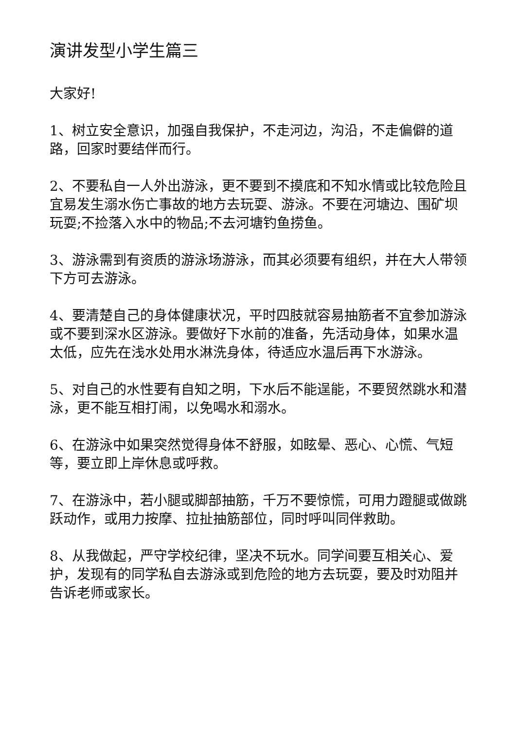演讲发型小学生篇三
大家好!
1、树立安全意识，加强自我保护，不走河边，沟沿，不走偏僻的道路，回家时要结伴而行。
2、不要私自一人外出游泳，更不要到不摸底和不知水情或比较危险且宜易发生溺水伤亡事故的地方去玩耍、游泳。不要在河塘边、围矿坝玩耍;不捡落入水中的物品;不去河塘钓鱼捞鱼。
3、游泳需到有资质的游泳场游泳，而其必须要有组织，并在大人带领下方可去游泳。
4、要清楚自己的身体健康状况，平时四肢就容易抽筋者不宜参加游泳或不要到深水区游泳。要做好下水前的准备，先活动身体，如果水温太低，应先在浅水处用水淋洗身体，待适应水温后再下水游泳。
5、对自己的水性要有自知之明，下水后不能逞能，不要贸然跳水和潜泳，更不能互相打闹，以免喝水和溺水。
6、在游泳中如果突然觉得身体不舒服，如眩晕、恶心、心慌、气短等，要立即上岸休息或呼救。
7、在游泳中，若小腿或脚部抽筋，千万不要惊慌，可用力蹬腿或做跳跃动作，或用力按摩、拉扯抽筋部位，同时呼叫同伴救助。
8、从我做起，严守学校纪律，坚决不玩水。同学间要互相关心、爱护，发现有的同学私自去游泳或到危险的地方去玩耍，要及时劝阻并告诉老师或家长。